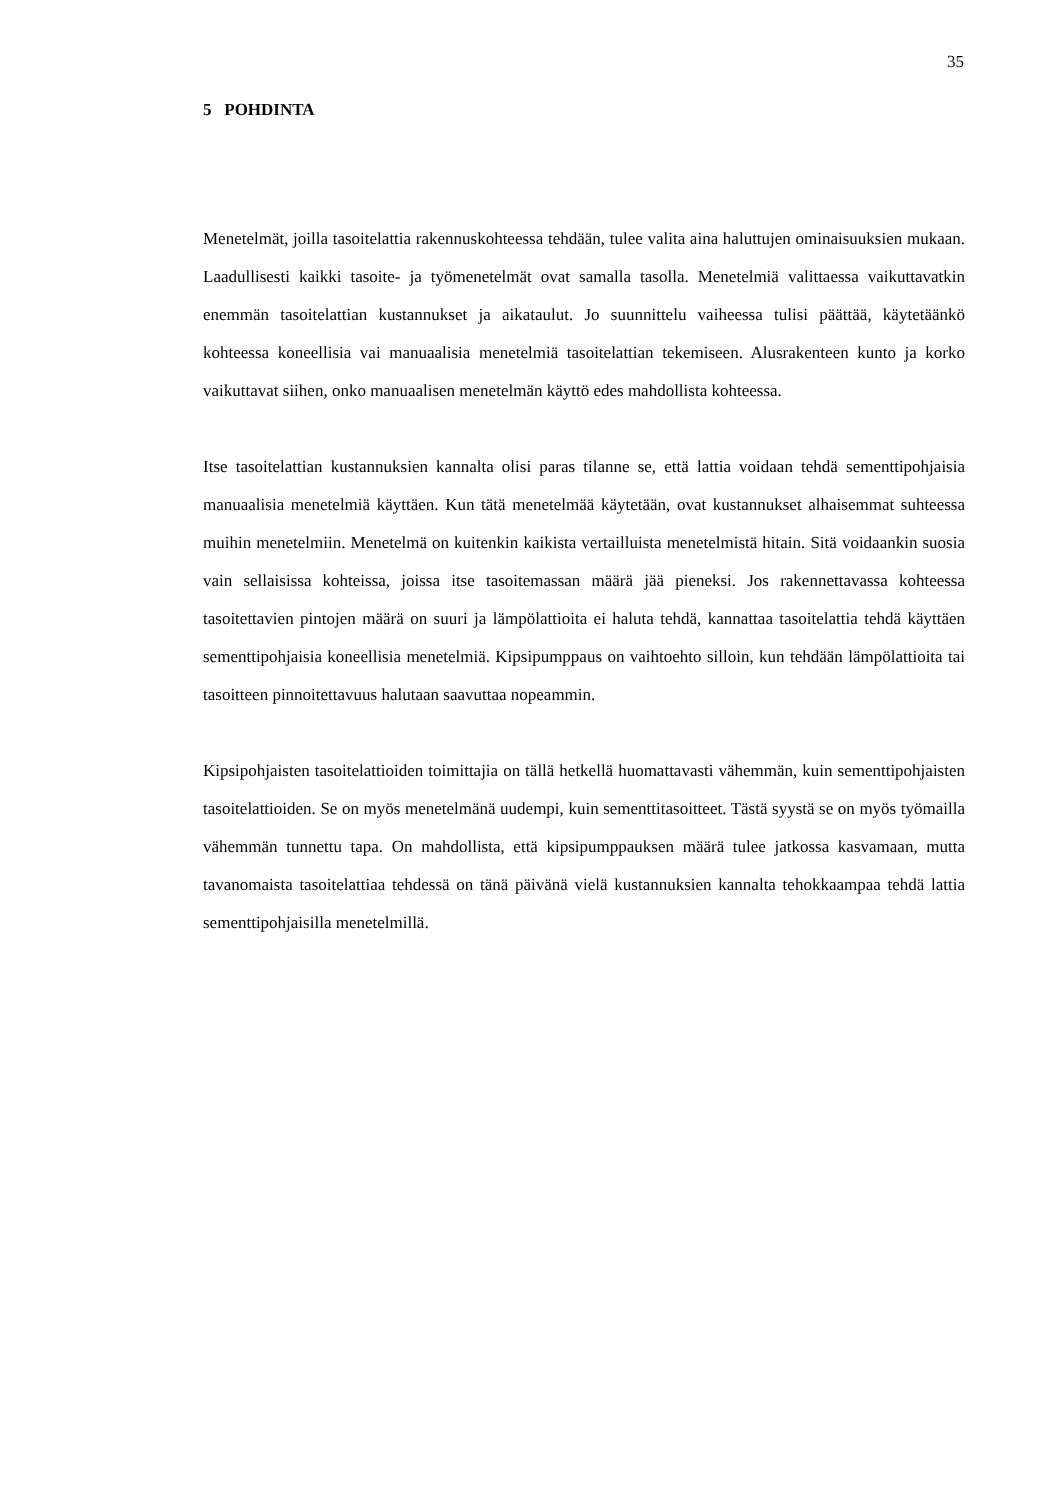35
5 POHDINTA
Menetelmät, joilla tasoitelattia rakennuskohteessa tehdään, tulee valita aina haluttujen ominaisuuksien mukaan. Laadullisesti kaikki tasoite- ja työmenetelmät ovat samalla tasolla. Menetelmiä valittaessa vaikuttavatkin enemmän tasoitelattian kustannukset ja aikataulut. Jo suunnittelu vaiheessa tulisi päättää, käytetäänkö kohteessa koneellisia vai manuaalisia menetelmiä tasoitelattian tekemiseen. Alusrakenteen kunto ja korko vaikuttavat siihen, onko manuaalisen menetelmän käyttö edes mahdollista kohteessa.
Itse tasoitelattian kustannuksien kannalta olisi paras tilanne se, että lattia voidaan tehdä sementtipohjaisia manuaalisia menetelmiä käyttäen. Kun tätä menetelmää käytetään, ovat kustannukset alhaisemmat suhteessa muihin menetelmiin. Menetelmä on kuitenkin kaikista vertailluista menetelmistä hitain. Sitä voidaankin suosia vain sellaisissa kohteissa, joissa itse tasoitemassan määrä jää pieneksi. Jos rakennettavassa kohteessa tasoitettavien pintojen määrä on suuri ja lämpölattioita ei haluta tehdä, kannattaa tasoitelattia tehdä käyttäen sementtipohjaisia koneellisia menetelmiä. Kipsipumppaus on vaihtoehto silloin, kun tehdään lämpölattioita tai tasoitteen pinnoitettavuus halutaan saavuttaa nopeammin.
Kipsipohjaisten tasoitelattioiden toimittajia on tällä hetkellä huomattavasti vähemmän, kuin sementtipohjaisten tasoitelattioiden. Se on myös menetelmänä uudempi, kuin sementtitasoitteet. Tästä syystä se on myös työmailla vähemmän tunnettu tapa. On mahdollista, että kipsipumppauksen määrä tulee jatkossa kasvamaan, mutta tavanomaista tasoitelattiaa tehdessä on tänä päivänä vielä kustannuksien kannalta tehokkaampaa tehdä lattia sementtipohjaisilla menetelmillä.